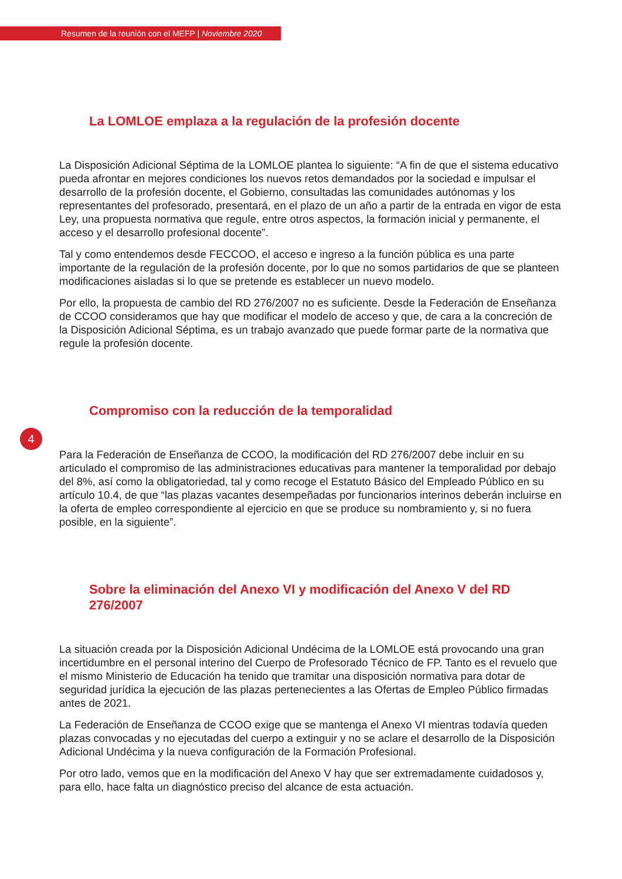Resumen de la reunión con el MEFP | Noviembre 2020
La LOMLOE emplaza a la regulación de la profesión docente
La Disposición Adicional Séptima de la LOMLOE plantea lo siguiente: “A fin de que el sistema educativo pueda afrontar en mejores condiciones los nuevos retos demandados por la sociedad e impulsar el desarrollo de la profesión docente, el Gobierno, consultadas las comunidades autónomas y los representantes del profesorado, presentará, en el plazo de un año a partir de la entrada en vigor de esta Ley, una propuesta normativa que regule, entre otros aspectos, la formación inicial y permanente, el acceso y el desarrollo profesional docente”.
Tal y como entendemos desde FECCOO, el acceso e ingreso a la función pública es una parte importante de la regulación de la profesión docente, por lo que no somos partidarios de que se planteen modificaciones aisladas si lo que se pretende es establecer un nuevo modelo.
Por ello, la propuesta de cambio del RD 276/2007 no es suficiente. Desde la Federación de Enseñanza de CCOO consideramos que hay que modificar el modelo de acceso y que, de cara a la concreción de la Disposición Adicional Séptima, es un trabajo avanzado que puede formar parte de la normativa que regule la profesión docente.
Compromiso con la reducción de la temporalidad
4
Para la Federación de Enseñanza de CCOO, la modificación del RD 276/2007 debe incluir en su articulado el compromiso de las administraciones educativas para mantener la temporalidad por debajo del 8%, así como la obligatoriedad, tal y como recoge el Estatuto Básico del Empleado Público en su artículo 10.4, de que “las plazas vacantes desempeñadas por funcionarios interinos deberán incluirse en la oferta de empleo correspondiente al ejercicio en que se produce su nombramiento y, si no fuera posible, en la siguiente”.
Sobre la eliminación del Anexo VI y modificación del Anexo V del RD 276/2007
La situación creada por la Disposición Adicional Undécima de la LOMLOE está provocando una gran incertidumbre en el personal interino del Cuerpo de Profesorado Técnico de FP. Tanto es el revuelo que el mismo Ministerio de Educación ha tenido que tramitar una disposición normativa para dotar de seguridad jurídica la ejecución de las plazas pertenecientes a las Ofertas de Empleo Público firmadas antes de 2021.
La Federación de Enseñanza de CCOO exige que se mantenga el Anexo VI mientras todavía queden plazas convocadas y no ejecutadas del cuerpo a extinguir y no se aclare el desarrollo de la Disposición Adicional Undécima y la nueva configuración de la Formación Profesional.
Por otro lado, vemos que en la modificación del Anexo V hay que ser extremadamente cuidadosos y, para ello, hace falta un diagnóstico preciso del alcance de esta actuación.